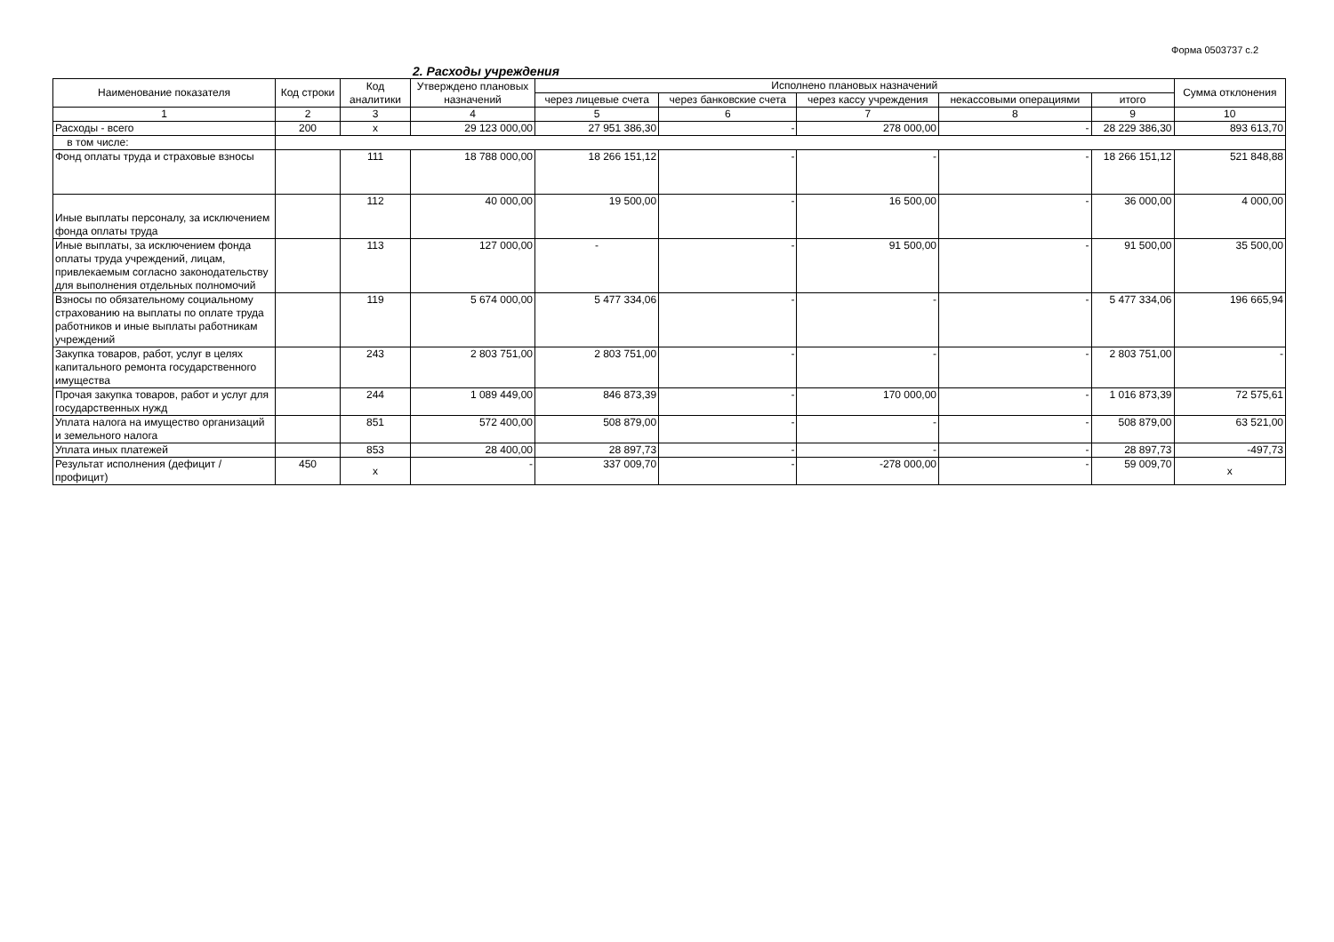Форма 0503737 с.2
2. Расходы учреждения
| Наименование показателя | Код строки | Код аналитики | Утверждено плановых назначений | Исполнено плановых назначений | | | | | Сумма отклонения |
| --- | --- | --- | --- | --- | --- | --- | --- | --- | --- |
| | | | | через лицевые счета | через банковские счета | через кассу учреждения | некассовыми операциями | итого | |
| 1 | 2 | 3 | 4 | 5 | 6 | 7 | 8 | 9 | 10 |
| Расходы - всего | 200 | x | 29 123 000,00 | 27 951 386,30 | - | 278 000,00 | - | 28 229 386,30 | 893 613,70 |
| в том числе: | | | | | | | | | |
| Фонд оплаты труда и страховые взносы | | 111 | 18 788 000,00 | 18 266 151,12 | - | - | - | 18 266 151,12 | 521 848,88 |
| Иные выплаты персоналу, за исключением фонда оплаты труда | | 112 | 40 000,00 | 19 500,00 | - | 16 500,00 | - | 36 000,00 | 4 000,00 |
| Иные выплаты, за исключением фонда оплаты труда учреждений, лицам, привлекаемым согласно законодательству для выполнения отдельных полномочий | | 113 | 127 000,00 | - | - | 91 500,00 | - | 91 500,00 | 35 500,00 |
| Взносы по обязательному социальному страхованию на выплаты по оплате труда работников и иные выплаты работникам учреждений | | 119 | 5 674 000,00 | 5 477 334,06 | - | - | - | 5 477 334,06 | 196 665,94 |
| Закупка товаров, работ, услуг в целях капитального ремонта государственного имущества | | 243 | 2 803 751,00 | 2 803 751,00 | - | - | - | 2 803 751,00 | - |
| Прочая закупка товаров, работ и услуг для государственных нужд | | 244 | 1 089 449,00 | 846 873,39 | - | 170 000,00 | - | 1 016 873,39 | 72 575,61 |
| Уплата налога на имущество организаций и земельного налога | | 851 | 572 400,00 | 508 879,00 | - | - | - | 508 879,00 | 63 521,00 |
| Уплата иных платежей | | 853 | 28 400,00 | 28 897,73 | - | - | - | 28 897,73 | -497,73 |
| Результат исполнения (дефицит / профицит) | 450 | x | - | 337 009,70 | - | -278 000,00 | - | 59 009,70 | x |